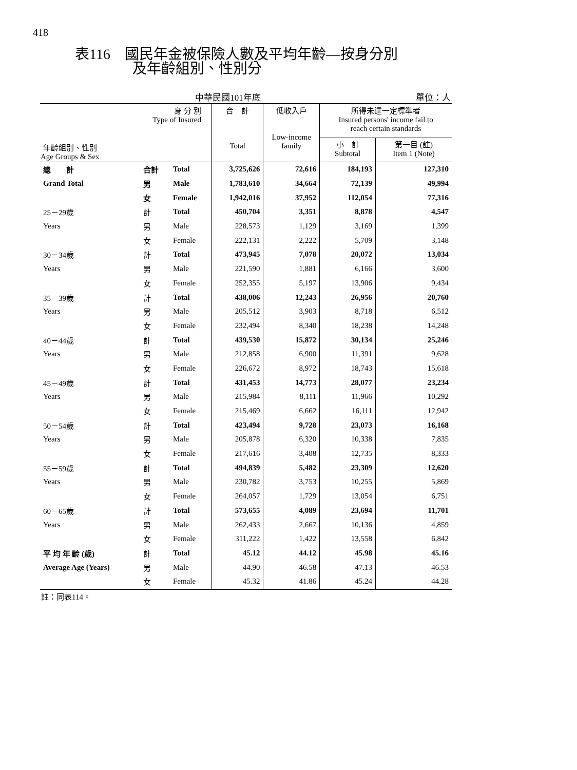418
表116　國民年金被保險人數及平均年齡—按身分別
　　　　及年齡組別、性別分
中華民國101年底 單位：人
| 身 分 別 Type of Insured 年齡組別、性別 Age Groups & Sex | | | 合 計 Total | 低收入戶 Low-income family | 所得未達一定標準者 Insured persons' income fail to reach certain standards | |
| --- | --- | --- | --- | --- | --- | --- |
| | | | | | 小 計 Subtotal | 第一目 (註) Item 1 (Note) |
| 總 計 | 合計 | Total | 3,725,626 | 72,616 | 184,193 | 127,310 |
| Grand Total | 男 | Male | 1,783,610 | 34,664 | 72,139 | 49,994 |
| | 女 | Female | 1,942,016 | 37,952 | 112,054 | 77,316 |
| 25－29歲 | 計 | Total | 450,704 | 3,351 | 8,878 | 4,547 |
| Years | 男 | Male | 228,573 | 1,129 | 3,169 | 1,399 |
| | 女 | Female | 222,131 | 2,222 | 5,709 | 3,148 |
| 30－34歲 | 計 | Total | 473,945 | 7,078 | 20,072 | 13,034 |
| Years | 男 | Male | 221,590 | 1,881 | 6,166 | 3,600 |
| | 女 | Female | 252,355 | 5,197 | 13,906 | 9,434 |
| 35－39歲 | 計 | Total | 438,006 | 12,243 | 26,956 | 20,760 |
| Years | 男 | Male | 205,512 | 3,903 | 8,718 | 6,512 |
| | 女 | Female | 232,494 | 8,340 | 18,238 | 14,248 |
| 40－44歲 | 計 | Total | 439,530 | 15,872 | 30,134 | 25,246 |
| Years | 男 | Male | 212,858 | 6,900 | 11,391 | 9,628 |
| | 女 | Female | 226,672 | 8,972 | 18,743 | 15,618 |
| 45－49歲 | 計 | Total | 431,453 | 14,773 | 28,077 | 23,234 |
| Years | 男 | Male | 215,984 | 8,111 | 11,966 | 10,292 |
| | 女 | Female | 215,469 | 6,662 | 16,111 | 12,942 |
| 50－54歲 | 計 | Total | 423,494 | 9,728 | 23,073 | 16,168 |
| Years | 男 | Male | 205,878 | 6,320 | 10,338 | 7,835 |
| | 女 | Female | 217,616 | 3,408 | 12,735 | 8,333 |
| 55－59歲 | 計 | Total | 494,839 | 5,482 | 23,309 | 12,620 |
| Years | 男 | Male | 230,782 | 3,753 | 10,255 | 5,869 |
| | 女 | Female | 264,057 | 1,729 | 13,054 | 6,751 |
| 60－65歲 | 計 | Total | 573,655 | 4,089 | 23,694 | 11,701 |
| Years | 男 | Male | 262,433 | 2,667 | 10,136 | 4,859 |
| | 女 | Female | 311,222 | 1,422 | 13,558 | 6,842 |
| 平 均 年 齡 (歲) | 計 | Total | 45.12 | 44.12 | 45.98 | 45.16 |
| Average Age (Years) | 男 | Male | 44.90 | 46.58 | 47.13 | 46.53 |
| | 女 | Female | 45.32 | 41.86 | 45.24 | 44.28 |
註：同表114。